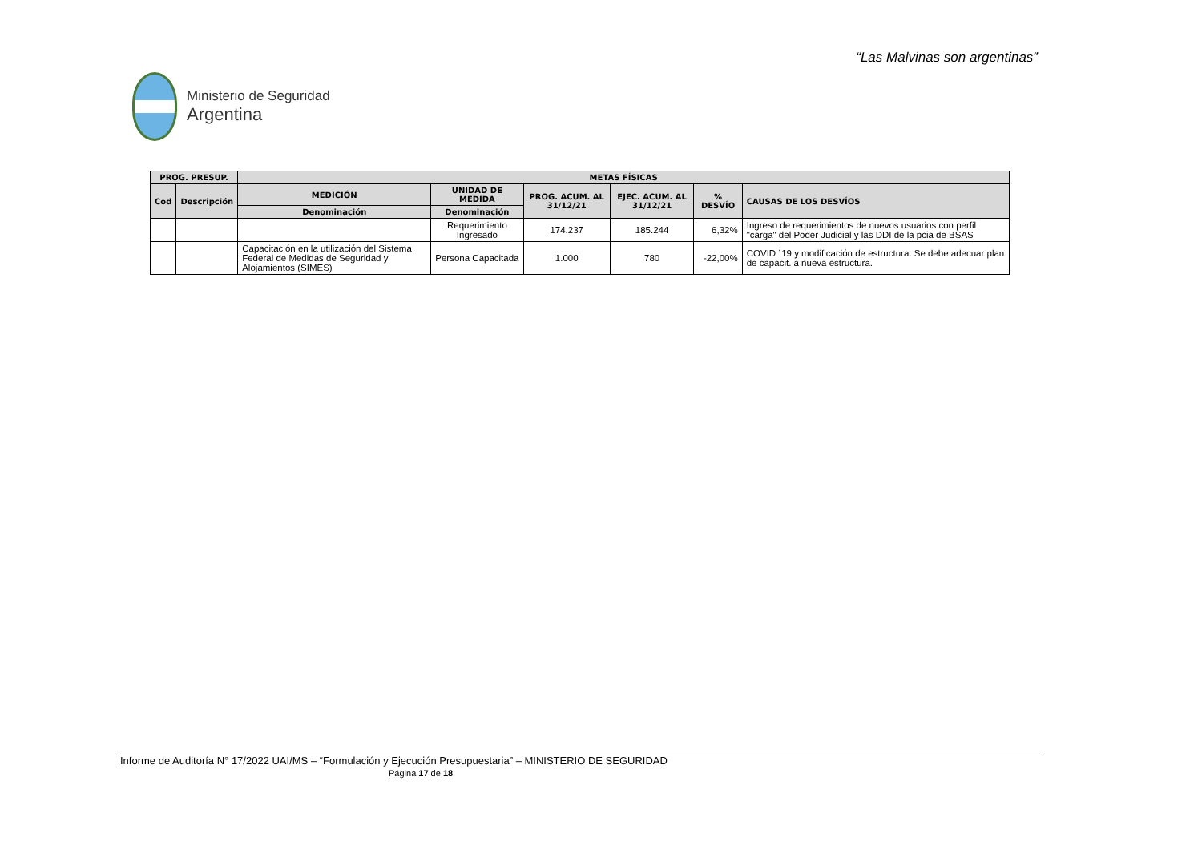“Las Malvinas son argentinas”
Ministerio de Seguridad
Argentina
| PROG. PRESUP. | | METAS FÍSICAS | | | | | |
| --- | --- | --- | --- | --- | --- | --- | --- |
| Cod | Descripción | MEDICIÓN | UNIDAD DE MEDIDA | PROG. ACUM. AL 31/12/21 | EJEC. ACUM. AL 31/12/21 | % DESVÍO | CAUSAS DE LOS DESVÍOS |
| | | Denominación | Denominación | | | | |
| | | | Requerimiento Ingresado | 174.237 | 185.244 | 6,32% | Ingreso de requerimientos de nuevos usuarios con perfil "carga" del Poder Judicial y las DDI de la pcia de BSAS |
| | | Capacitación en la utilización del Sistema Federal de Medidas de Seguridad y Alojamientos (SIMES) | Persona Capacitada | 1.000 | 780 | -22,00% | COVID ´19 y modificación de estructura. Se debe adecuar plan de capacit. a nueva estructura. |
Informe de Auditoría N° 17/2022 UAI/MS – “Formulación y Ejecución Presupuestaria” – MINISTERIO DE SEGURIDAD
Página 17 de 18